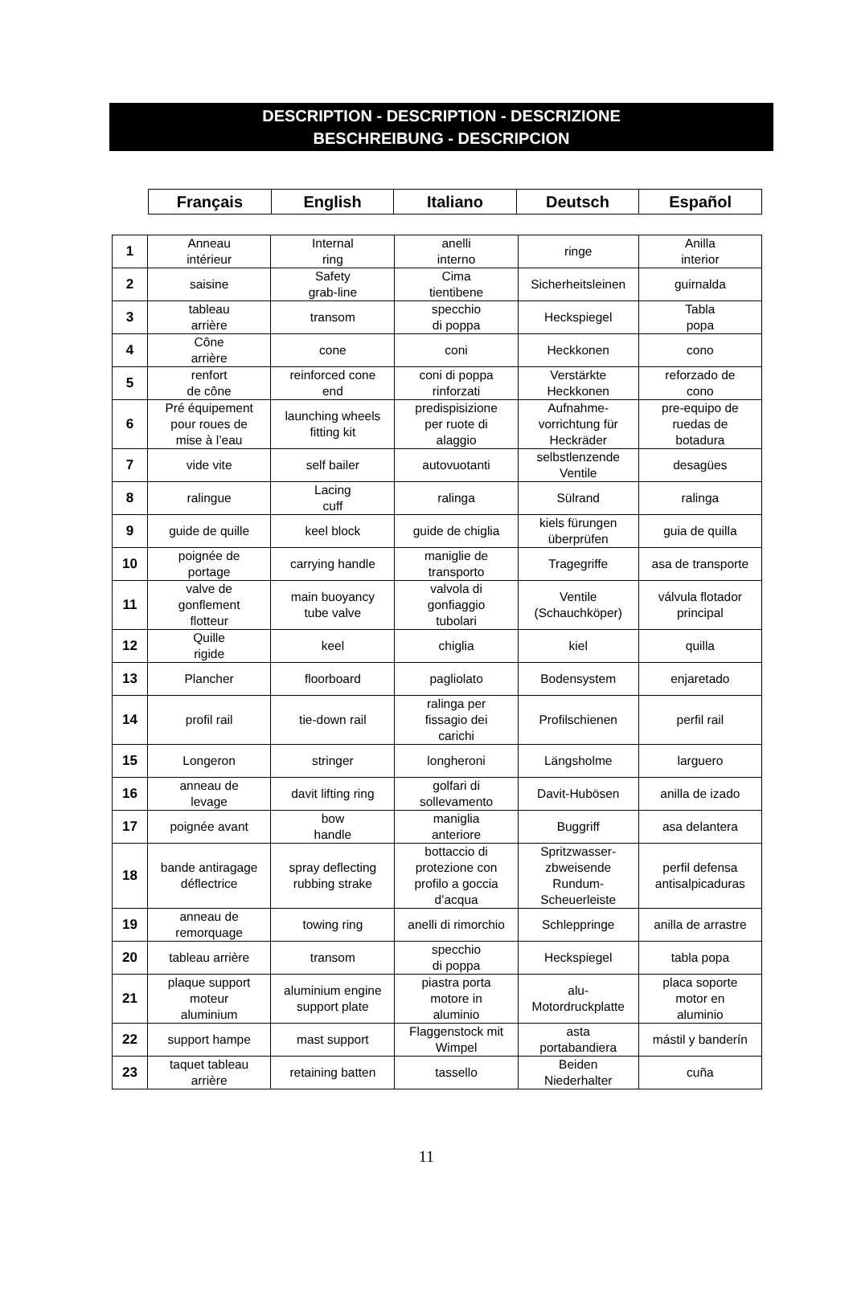DESCRIPTION - DESCRIPTION - DESCRIZIONE
BESCHREIBUNG - DESCRIPCION
| Français | English | Italiano | Deutsch | Español |
| --- | --- | --- | --- | --- |
| 1 | Anneau intérieur | Internal ring | anelli interno | ringe | Anilla interior |
| 2 | saisine | Safety grab-line | Cima tientibene | Sicherheitsleinen | guirnalda |
| 3 | tableau arrière | transom | specchio di poppa | Heckspiegel | Tabla popa |
| 4 | Cône arrière | cone | coni | Heckkonen | cono |
| 5 | renfort de cône | reinforced cone end | coni di poppa rinforzati | Verstärkte Heckkonen | reforzado de cono |
| 6 | Pré équipement pour roues de mise à l’eau | launching wheels fitting kit | predispisizione per ruote di alaggio | Aufnahme- vorrichtung für Heckräder | pre-equipo de ruedas de botadura |
| 7 | vide vite | self bailer | autovuotanti | selbstlenzende Ventile | desagües |
| 8 | ralingue | Lacing cuff | ralinga | Sülrand | ralinga |
| 9 | guide de quille | keel block | guide de chiglia | kiels fürungen überprüfen | guia de quilla |
| 10 | poignée de portage | carrying handle | maniglie de transporto | Tragegriffe | asa de transporte |
| 11 | valve de gonflement flotteur | main buoyancy tube valve | valvola di gonfiaggio tubolari | Ventile (Schauchköper) | válvula flotador principal |
| 12 | Quille rigide | keel | chiglia | kiel | quilla |
| 13 | Plancher | floorboard | pagliolato | Bodensystem | enjaretado |
| 14 | profil rail | tie-down rail | ralinga per fissagio dei carichi | Profilschienen | perfil rail |
| 15 | Longeron | stringer | longheroni | Längsholme | larguero |
| 16 | anneau de levage | davit lifting ring | golfari di sollevamento | Davit-Hubösen | anilla de izado |
| 17 | poignée avant | bow handle | maniglia anteriore | Buggriff | asa delantera |
| 18 | bande antiragage déflectrice | spray deflecting rubbing strake | bottaccio di protezione con profilo a goccia d’acqua | Spritzwasser- zbweisende Rundum- Scheuerleiste | perfil defensa antisalpicaduras |
| 19 | anneau de remorquage | towing ring | anelli di rimorchio | Schleppringe | anilla de arrastre |
| 20 | tableau arrière | transom | specchio di poppa | Heckspiegel | tabla popa |
| 21 | plaque support moteur aluminium | aluminium engine support plate | piastra porta motore in aluminio | alu- Motordruckplatte | placa soporte motor en aluminio |
| 22 | support hampe | mast support | Flaggenstock mit Wimpel | asta portabandiera | mástil y banderín |
| 23 | taquet tableau arrière | retaining batten | tassello | Beiden Niederhalter | cuña |
11